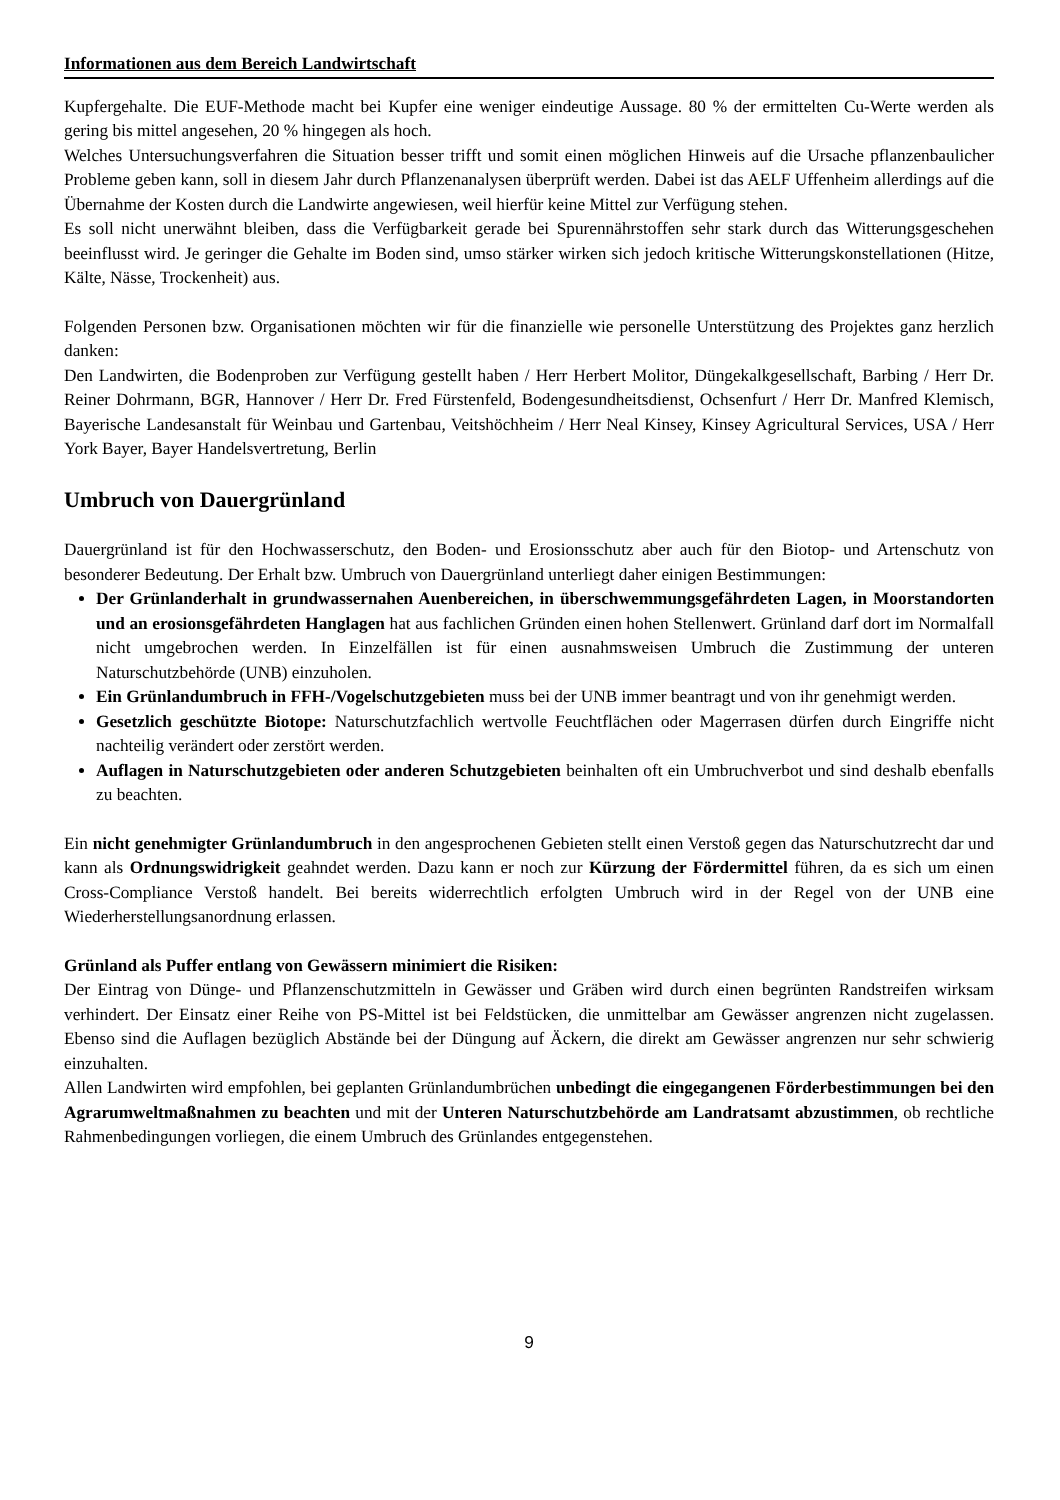Informationen aus dem Bereich Landwirtschaft
Kupfergehalte. Die EUF-Methode macht bei Kupfer eine weniger eindeutige Aussage. 80 % der ermittelten Cu-Werte werden als gering bis mittel angesehen, 20 % hingegen als hoch.
Welches Untersuchungsverfahren die Situation besser trifft und somit einen möglichen Hinweis auf die Ursache pflanzenbaulicher Probleme geben kann, soll in diesem Jahr durch Pflanzenanalysen überprüft werden. Dabei ist das AELF Uffenheim allerdings auf die Übernahme der Kosten durch die Landwirte angewiesen, weil hierfür keine Mittel zur Verfügung stehen.
Es soll nicht unerwähnt bleiben, dass die Verfügbarkeit gerade bei Spurennährstoffen sehr stark durch das Witterungsgeschehen beeinflusst wird. Je geringer die Gehalte im Boden sind, umso stärker wirken sich jedoch kritische Witterungskonstellationen (Hitze, Kälte, Nässe, Trockenheit) aus.
Folgenden Personen bzw. Organisationen möchten wir für die finanzielle wie personelle Unterstützung des Projektes ganz herzlich danken:
Den Landwirten, die Bodenproben zur Verfügung gestellt haben / Herr Herbert Molitor, Düngekalkgesellschaft, Barbing / Herr Dr. Reiner Dohrmann, BGR, Hannover / Herr Dr. Fred Fürstenfeld, Bodengesundheitsdienst, Ochsenfurt / Herr Dr. Manfred Klemisch, Bayerische Landesanstalt für Weinbau und Gartenbau, Veitshöchheim / Herr Neal Kinsey, Kinsey Agricultural Services, USA / Herr York Bayer, Bayer Handelsvertretung, Berlin
Umbruch von Dauergrünland
Dauergrünland ist für den Hochwasserschutz, den Boden- und Erosionsschutz aber auch für den Biotop- und Artenschutz von besonderer Bedeutung. Der Erhalt bzw. Umbruch von Dauergrünland unterliegt daher einigen Bestimmungen:
Der Grünlanderhalt in grundwassernahen Auenbereichen, in überschwemmungsgefährdeten Lagen, in Moorstandorten und an erosionsgefährdeten Hanglagen hat aus fachlichen Gründen einen hohen Stellenwert. Grünland darf dort im Normalfall nicht umgebrochen werden. In Einzelfällen ist für einen ausnahmsweisen Umbruch die Zustimmung der unteren Naturschutzbehörde (UNB) einzuholen.
Ein Grünlandumbruch in FFH-/Vogelschutzgebieten muss bei der UNB immer beantragt und von ihr genehmigt werden.
Gesetzlich geschützte Biotope: Naturschutzfachlich wertvolle Feuchtflächen oder Magerrasen dürfen durch Eingriffe nicht nachteilig verändert oder zerstört werden.
Auflagen in Naturschutzgebieten oder anderen Schutzgebieten beinhalten oft ein Umbruchverbot und sind deshalb ebenfalls zu beachten.
Ein nicht genehmigter Grünlandumbruch in den angesprochenen Gebieten stellt einen Verstoß gegen das Naturschutzrecht dar und kann als Ordnungswidrigkeit geahndet werden. Dazu kann er noch zur Kürzung der Fördermittel führen, da es sich um einen Cross-Compliance Verstoß handelt. Bei bereits widerrechtlich erfolgten Umbruch wird in der Regel von der UNB eine Wiederherstellungsanordnung erlassen.
Grünland als Puffer entlang von Gewässern minimiert die Risiken:
Der Eintrag von Dünge- und Pflanzenschutzmitteln in Gewässer und Gräben wird durch einen begrünten Randstreifen wirksam verhindert. Der Einsatz einer Reihe von PS-Mittel ist bei Feldstücken, die unmittelbar am Gewässer angrenzen nicht zugelassen. Ebenso sind die Auflagen bezüglich Abstände bei der Düngung auf Äckern, die direkt am Gewässer angrenzen nur sehr schwierig einzuhalten.
Allen Landwirten wird empfohlen, bei geplanten Grünlandumbrüchen unbedingt die eingegangenen Förderbestimmungen bei den Agrarumweltmaßnahmen zu beachten und mit der Unteren Naturschutzbehörde am Landratsamt abzustimmen, ob rechtliche Rahmenbedingungen vorliegen, die einem Umbruch des Grünlandes entgegenstehen.
9